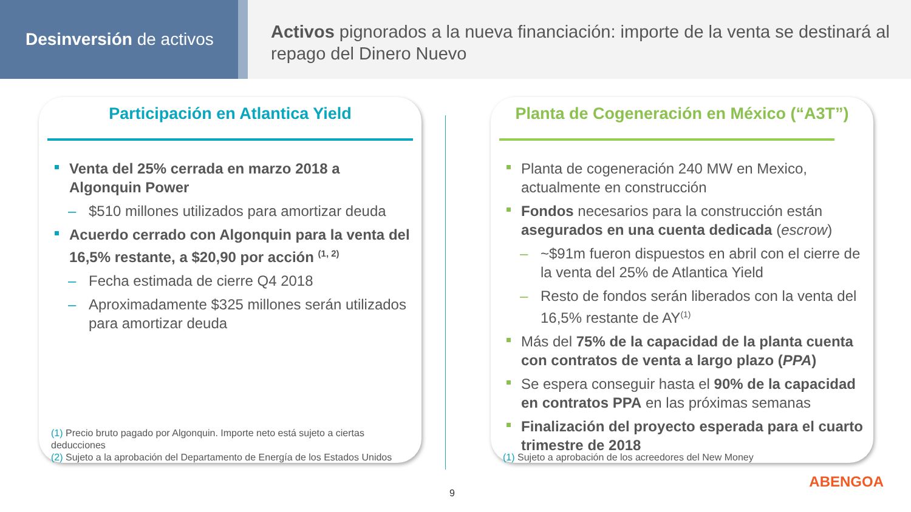Desinversión de activos
Activos pignorados a la nueva financiación: importe de la venta se destinará al repago del Dinero Nuevo
Participación en Atlantica Yield
Venta del 25% cerrada en marzo 2018 a Algonquin Power
– $510 millones utilizados para amortizar deuda
Acuerdo cerrado con Algonquin para la venta del 16,5% restante, a $20,90 por acción <sup>(1, 2)</sup>
– Fecha estimada de cierre Q4 2018
– Aproximadamente $325 millones serán utilizados para amortizar deuda
(1) Precio bruto pagado por Algonquin. Importe neto está sujeto a ciertas deducciones
(2) Sujeto a la aprobación del Departamento de Energía de los Estados Unidos
Planta de Cogeneración en México (“A3T”)
Planta de cogeneración 240 MW en Mexico, actualmente en construcción
Fondos necesarios para la construcción están asegurados en una cuenta dedicada (escrow)
– ~$91m fueron dispuestos en abril con el cierre de la venta del 25% de Atlantica Yield
– Resto de fondos serán liberados con la venta del 16,5% restante de AY<sup>(1)</sup>
Más del 75% de la capacidad de la planta cuenta con contratos de venta a largo plazo (PPA)
Se espera conseguir hasta el 90% de la capacidad en contratos PPA en las próximas semanas
Finalización del proyecto esperada para el cuarto trimestre de 2018
(1) Sujeto a aprobación de los acreedores del New Money
9
ABENGOA